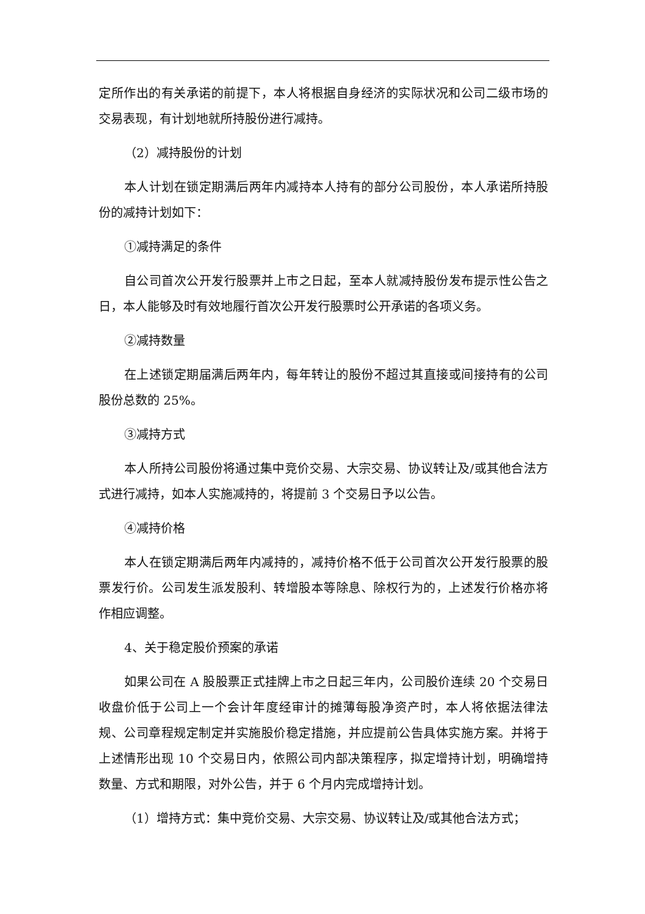定所作出的有关承诺的前提下，本人将根据自身经济的实际状况和公司二级市场的交易表现，有计划地就所持股份进行减持。
（2）减持股份的计划
本人计划在锁定期满后两年内减持本人持有的部分公司股份，本人承诺所持股份的减持计划如下：
①减持满足的条件
自公司首次公开发行股票并上市之日起，至本人就减持股份发布提示性公告之日，本人能够及时有效地履行首次公开发行股票时公开承诺的各项义务。
②减持数量
在上述锁定期届满后两年内，每年转让的股份不超过其直接或间接持有的公司股份总数的 25%。
③减持方式
本人所持公司股份将通过集中竞价交易、大宗交易、协议转让及/或其他合法方式进行减持，如本人实施减持的，将提前 3 个交易日予以公告。
④减持价格
本人在锁定期满后两年内减持的，减持价格不低于公司首次公开发行股票的股票发行价。公司发生派发股利、转增股本等除息、除权行为的，上述发行价格亦将作相应调整。
4、关于稳定股价预案的承诺
如果公司在 A 股股票正式挂牌上市之日起三年内，公司股价连续 20 个交易日收盘价低于公司上一个会计年度经审计的摊薄每股净资产时，本人将依据法律法规、公司章程规定制定并实施股价稳定措施，并应提前公告具体实施方案。并将于上述情形出现 10 个交易日内，依照公司内部决策程序，拟定增持计划，明确增持数量、方式和期限，对外公告，并于 6 个月内完成增持计划。
（1）增持方式：集中竞价交易、大宗交易、协议转让及/或其他合法方式；